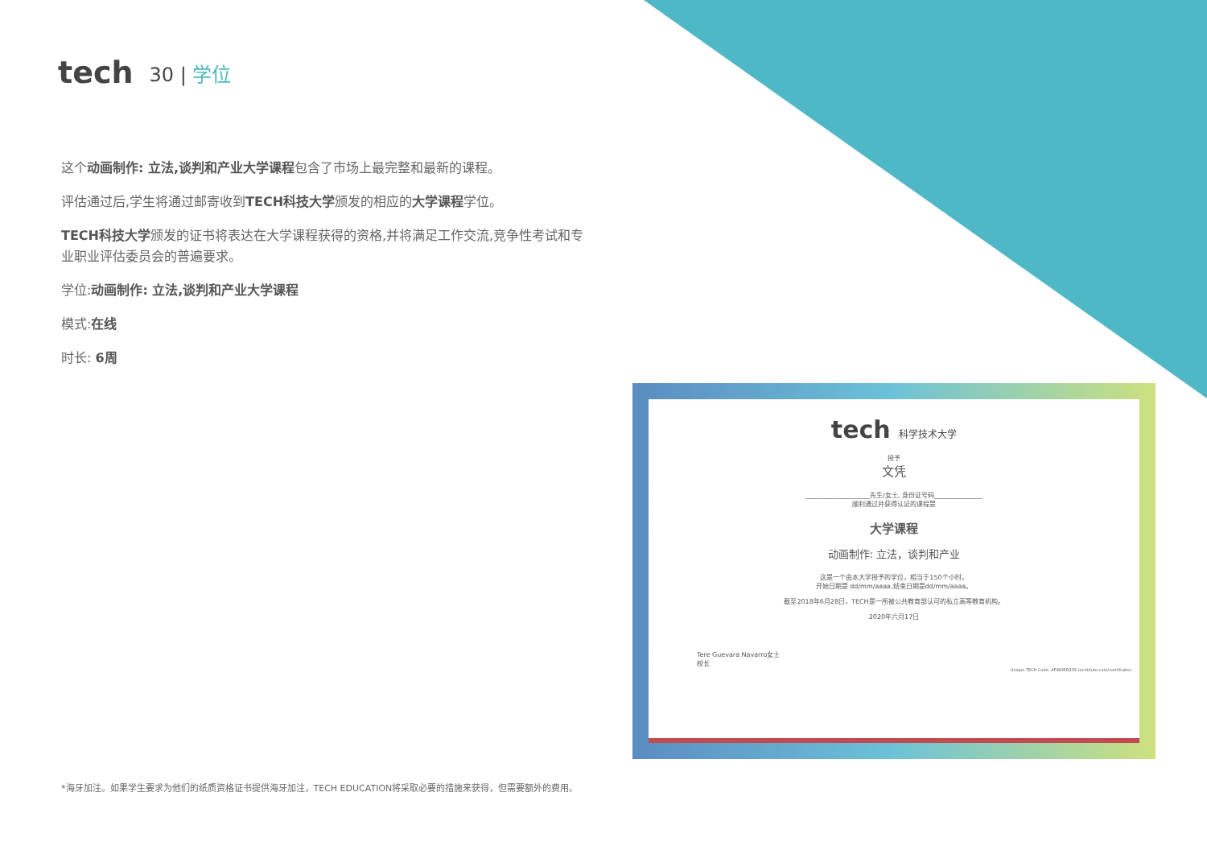tech
30 | 学位
这个动画制作: 立法,谈判和产业大学课程包含了市场上最完整和最新的课程。
评估通过后,学生将通过邮寄收到TECH科技大学颁发的相应的大学课程学位。
TECH科技大学颁发的证书将表达在大学课程获得的资格,并将满足工作交流,竞争性考试和专业职业评估委员会的普遍要求。
学位:动画制作: 立法,谈判和产业大学课程
模式:在线
时长: 6周
tech 科学技术大学
授予
文凭
____________________先生/女士, 身份证号码_______________
顺利通过并获得认证的课程是
大学课程
动画制作: 立法，谈判和产业
这是一个由本大学授予的学位，相当于150个小时，
开始日期是 dd/mm/aaaa,结束日期是dd/mm/aaaa。
截至2018年6月28日，TECH是一所被公共教育部认可的私立高等教育机构。
2020年六月17日
Tere Guevara Navarro女士
校长
Unique TECH Code: AFWORD23S techtitute.com/certificates
*海牙加注。如果学生要求为他们的纸质资格证书提供海牙加注，TECH EDUCATION将采取必要的措施来获得，但需要额外的费用。